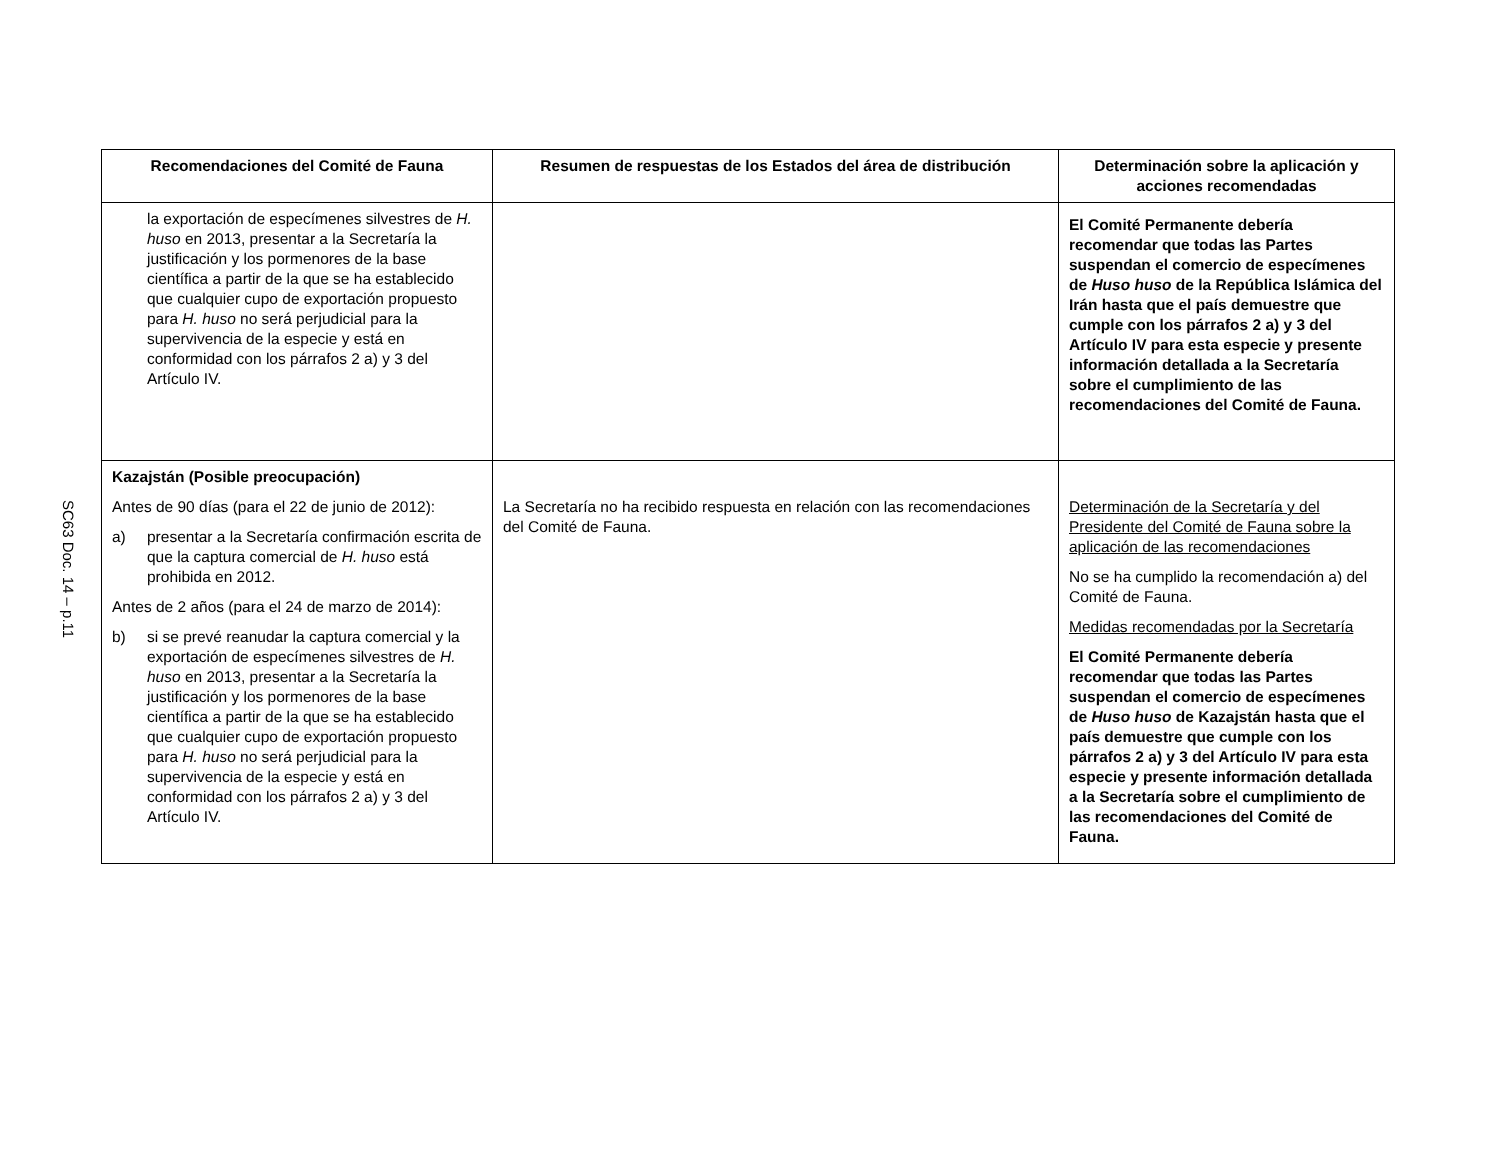SC63 Doc. 14 – p.11
| Recomendaciones del Comité de Fauna | Resumen de respuestas de los Estados del área de distribución | Determinación sobre la aplicación y acciones recomendadas |
| --- | --- | --- |
| la exportación de especímenes silvestres de H. huso en 2013, presentar a la Secretaría la justificación y los pormenores de la base científica a partir de la que se ha establecido que cualquier cupo de exportación propuesto para H. huso no será perjudicial para la supervivencia de la especie y está en conformidad con los párrafos 2 a) y 3 del Artículo IV. | | El Comité Permanente debería recomendar que todas las Partes suspendan el comercio de especímenes de Huso huso de la República Islámica del Irán hasta que el país demuestre que cumple con los párrafos 2 a) y 3 del Artículo IV para esta especie y presente información detallada a la Secretaría sobre el cumplimiento de las recomendaciones del Comité de Fauna. |
| Kazajstán (Posible preocupación) Antes de 90 días (para el 22 de junio de 2012): a) presentar a la Secretaría confirmación escrita de que la captura comercial de H. huso está prohibida en 2012. Antes de 2 años (para el 24 de marzo de 2014): b) si se prevé reanudar la captura comercial y la exportación de especímenes silvestres de H. huso en 2013, presentar a la Secretaría la justificación y los pormenores de la base científica a partir de la que se ha establecido que cualquier cupo de exportación propuesto para H. huso no será perjudicial para la supervivencia de la especie y está en conformidad con los párrafos 2 a) y 3 del Artículo IV. | La Secretaría no ha recibido respuesta en relación con las recomendaciones del Comité de Fauna. | Determinación de la Secretaría y del Presidente del Comité de Fauna sobre la aplicación de las recomendaciones No se ha cumplido la recomendación a) del Comité de Fauna. Medidas recomendadas por la Secretaría El Comité Permanente debería recomendar que todas las Partes suspendan el comercio de especímenes de Huso huso de Kazajstán hasta que el país demuestre que cumple con los párrafos 2 a) y 3 del Artículo IV para esta especie y presente información detallada a la Secretaría sobre el cumplimiento de las recomendaciones del Comité de Fauna. |